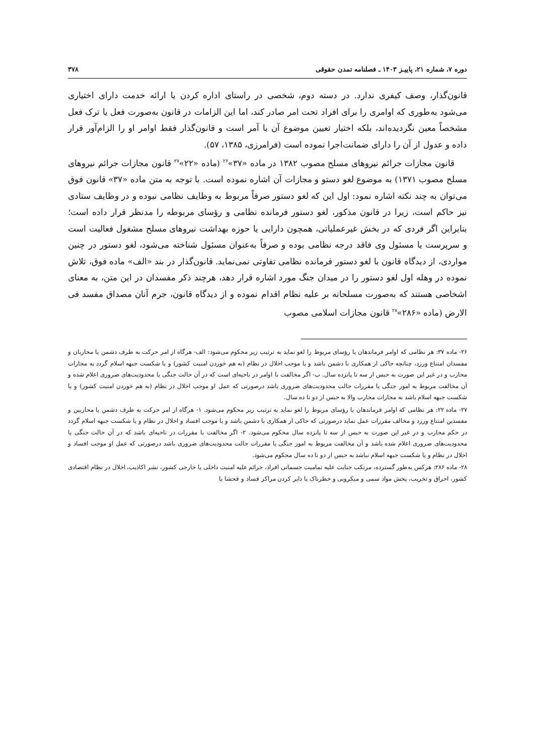دوره ۷، شماره ۲۱، پاییـز ۱۴۰۳ ـ فصلنامه تمدن حقوقی ۳۷۸
قانون‌گذار، وصف کیفری ندارد. در دسته دوم، شخصی در راستای اداره کردن یا ارائه خدمت دارای اختیاری می‌شود به‌طوری که اوامری را برای افراد تحت امر صادر کند، اما این الزامات در قانون به‌صورت فعل یا ترک فعل مشخصاً معین نگردیده‌اند، بلکه اختیار تعیین موضوع آن با آمر است و قانون‌گذار فقط اوامر او را الزام‌آور قرار داده و عدول از آن را دارای ضمانت‌اجرا نموده است (فرامرزی، ۱۳۸۵، ۵۷).
قانون مجازات جرائم نیروهای مسلح مصوب ۱۳۸۲ در ماده «۳۷»<sup>۲۶</sup> (ماده «۲۲»<sup>۲۷</sup> قانون مجازات جرائم نیروهای مسلح مصوب ۱۳۷۱) به موضوع لغو دستو و مجازات آن اشاره نموده است. با توجه به متن ماده «۳۷» قانون فوق می‌توان به چند نکته اشاره نمود: اول این که لغو دستور صرفاً مربوط به وظایف نظامی نبوده و در وظایف ستادی نیز حاکم است، زیرا در قانون مذکور، لغو دستور فرمانده نظامی و رؤسای مربوطه را مدنظر قرار داده است؛ بنابراین اگر فردی که در بخش غیرعملیاتی، همچون دارایی یا حوزه بهداشت نیروهای مسلح مشغول فعالیت است و سرپرست یا مسئول وی فاقد درجه نظامی بوده و صرفاً به‌عنوان مسئول شناخته می‌شود، لغو دستور در چنین مواردی، از دیدگاه قانون با لغو دستور فرمانده نظامی تفاوتی نمی‌نماید. قانون‌گذار در بند «الف» ماده فوق، تلاش نموده در وهله اول لغو دستور را در میدان جنگ مورد اشاره قرار دهد، هرچند ذکر مفسدان در این متن، به معنای اشخاصی هستند که به‌صورت مسلحانه بر علیه نظام اقدام نموده و از دیدگاه قانون، جرم آنان مصداق مفسد فی الارض (ماده «۲۸۶»<sup>۲۸</sup> قانون مجازات اسلامی مصوب
۲۶- ماده ۳۷: هر نظامی که اوامر فرماندهان یا رؤسای مربوط را لغو نماید به ترتیب زیر محکوم می‌شود: الف- هرگاه از امر حرکت به طرف دشمن یا محاربان و مفسدان امتناع ورزد، چنانچه حاکی از همکاری با دشمن باشد و یا موجب اخلال در نظام (به هم خوردن امنیت کشور) و یا شکست جبهه اسلام گردد به مجازات محارب و در غیر این صورت به حبس از سه تا پانزده سال. ب- اگر مخالفت با اوامر در ناحیه‌ای است که در آن حالت جنگی یا محدودیت‌های ضروری اعلام شده و آن مخالفت مربوط به امور جنگی یا مقررات حالت محدودیت‌های ضروری باشد درصورتی که عمل او موجب اخلال در نظام (به هم خوردن امنیت کشور) و یا شکست جبهه اسلام باشد به مجازات محارب والا به حبس از دو تا ده سال.
۲۷- ماده ۲۲: هر نظامی که اوامر فرماندهان یا رؤسای مربوط را لغو نماید به ترتیب زیر محکوم می‌شود. ۱- هرگاه از امر حرکت به طرف دشمن یا محاربین و مفسدین امتناع ورزد و مخالف مقررات عمل نماید درصورتی که حاکی از همکاری با دشمن باشد و یا موجب افساد و اخلال در نظام و یا شکست جبهه اسلام گردد در حکم محارب و در غیر این صورت به حبس از سه تا پانزده سال محکوم می‌شود. ۲- اگر مخالفت با مقررات در ناحیه‌ای باشد که در آن حالت جنگی یا محدودیت‌های ضروری اعلام شده باشد و آن مخالفت مربوط به امور جنگی یا مقررات حالت محدودیت‌های ضروری باشد درصورتی که عمل او موجب افساد و اخلال در نظام و یا شکست جبهه اسلام نباشد به حبس از دو تا ده سال محکوم می‌شود.
۲۸- ماده ۲۸۶: هرکس به‌طور گسترده، مرتکب جنایت علیه تمامیت جسمانی افراد، جرائم علیه امنیت داخلی یا خارجی کشور، نشر اکاذیب، اخلال در نظام اقتصادی کشور، احراق و تخریب، پخش مواد سمی و میکروبی و خطرناک یا دایر کردن مراکز فساد و فحشا یا